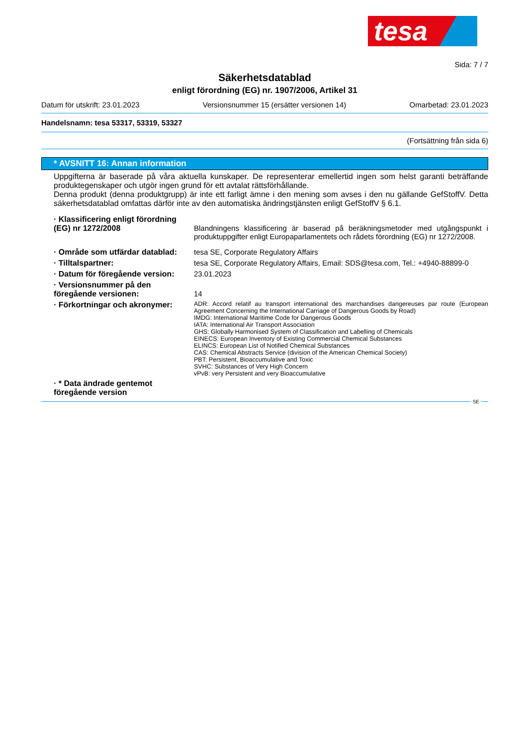tesa
Sida: 7 / 7
Säkerhetsdatablad
enligt förordning (EG) nr. 1907/2006, Artikel 31
Datum för utskrift: 23.01.2023 Versionsnummer 15 (ersätter versionen 14) Omarbetad: 23.01.2023
Handelsnamn: tesa 53317, 53319, 53327
(Fortsättning från sida 6)
* AVSNITT 16: Annan information
Uppgifterna är baserade på våra aktuella kunskaper. De representerar emellertid ingen som helst garanti beträffande produktegenskaper och utgör ingen grund för ett avtalat rättsförhållande.
Denna produkt (denna produktgrupp) är inte ett farligt ämne i den mening som avses i den nu gällande GefStoffV. Detta säkerhetsdatablad omfattas därför inte av den automatiska ändringstjänsten enligt GefStoffV § 6.1.
· Klassificering enligt förordning (EG) nr 1272/2008
Blandningens klassificering är baserad på beräkningsmetoder med utgångspunkt i produktuppgifter enligt Europaparlamentets och rådets förordning (EG) nr 1272/2008.
· Område som utfärdar datablad:
tesa SE, Corporate Regulatory Affairs
· Tilltalspartner: tesa SE, Corporate Regulatory Affairs, Email: SDS@tesa.com, Tel.: +4940-88899-0
· Datum för föregående version:
23.01.2023
· Versionsnummer på den föregående versionen:
14
· Förkortningar och akronymer:
ADR: Accord relatif au transport international des marchandises dangereuses par route (European Agreement Concerning the International Carriage of Dangerous Goods by Road)
IMDG: International Maritime Code for Dangerous Goods
IATA: International Air Transport Association
GHS: Globally Harmonised System of Classification and Labelling of Chemicals
EINECS: European Inventory of Existing Commercial Chemical Substances
ELINCS: European List of Notified Chemical Substances
CAS: Chemical Abstracts Service (division of the American Chemical Society)
PBT: Persistent, Bioaccumulative and Toxic
SVHC: Substances of Very High Concern
vPvB: very Persistent and very Bioaccumulative
· * Data ändrade gentemot föregående version
SE